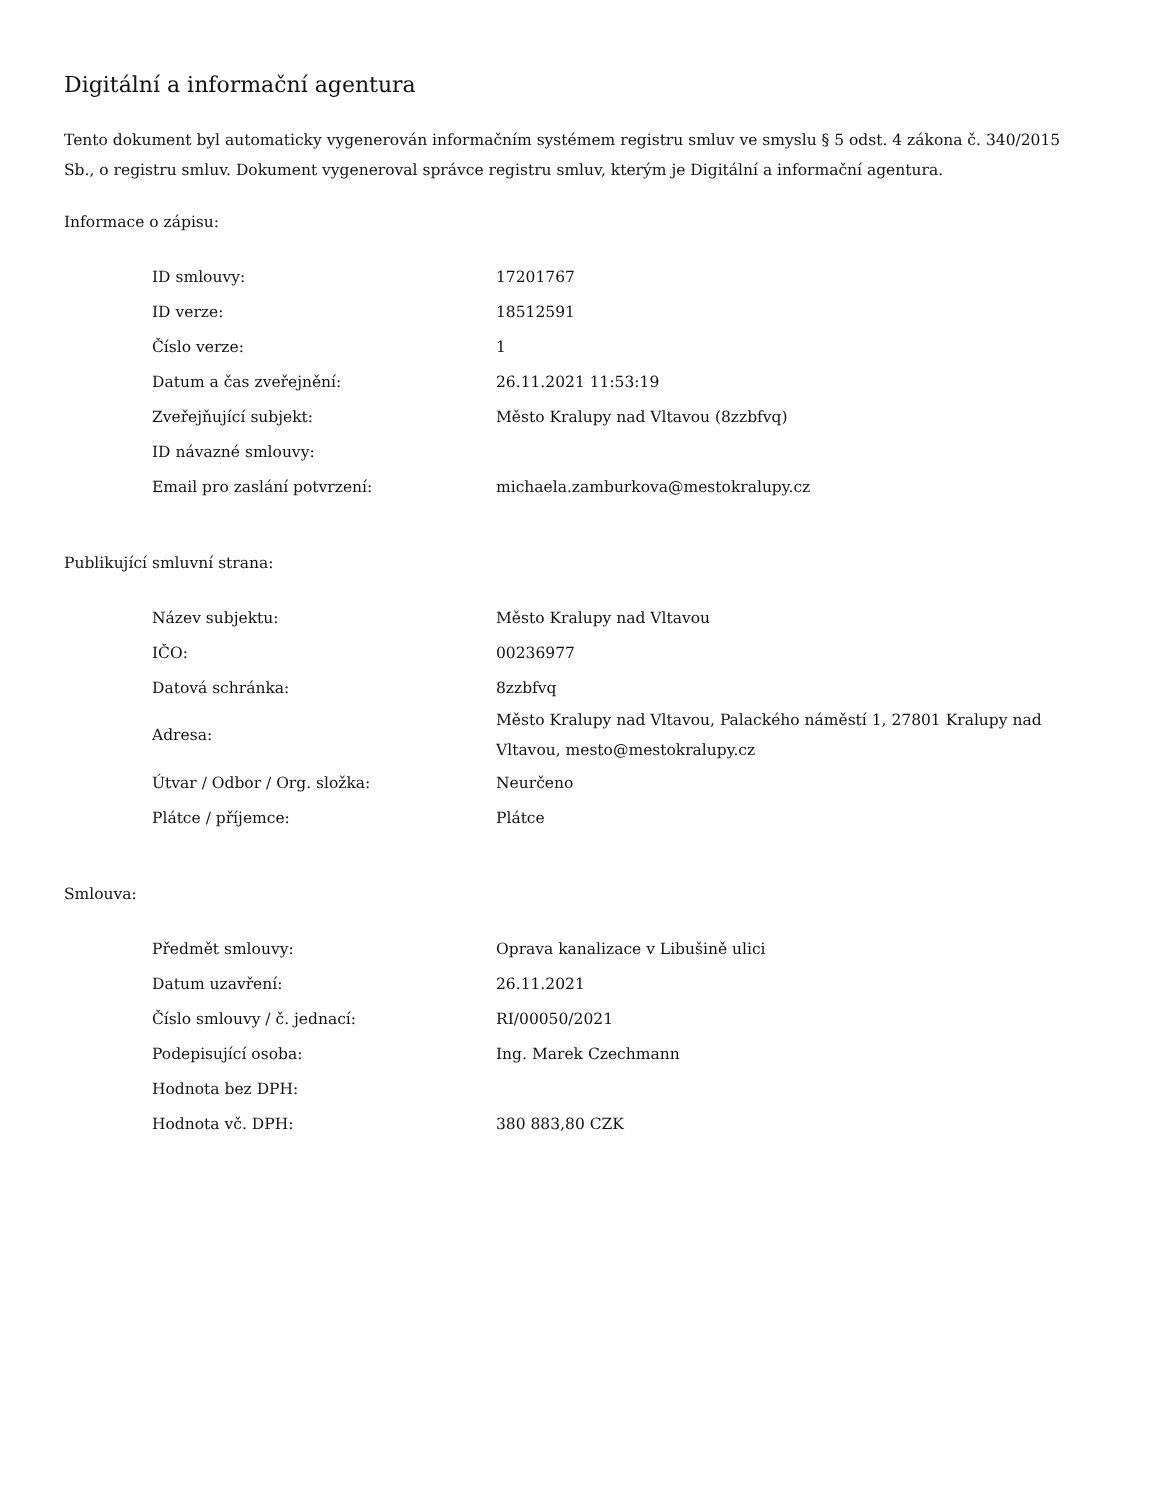Digitální a informační agentura
Tento dokument byl automaticky vygenerován informačním systémem registru smluv ve smyslu § 5 odst. 4 zákona č. 340/2015 Sb., o registru smluv. Dokument vygeneroval správce registru smluv, kterým je Digitální a informační agentura.
Informace o zápisu:
| ID smlouvy: | 17201767 |
| ID verze: | 18512591 |
| Číslo verze: | 1 |
| Datum a čas zveřejnění: | 26.11.2021 11:53:19 |
| Zveřejňující subjekt: | Město Kralupy nad Vltavou (8zzbfvq) |
| ID návazné smlouvy: | |
| Email pro zaslání potvrzení: | michaela.zamburkova@mestokralupy.cz |
Publikující smluvní strana:
| Název subjektu: | Město Kralupy nad Vltavou |
| IČO: | 00236977 |
| Datová schránka: | 8zzbfvq |
| Adresa: | Město Kralupy nad Vltavou, Palackého náměstí 1, 27801 Kralupy nad Vltavou, mesto@mestokralupy.cz |
| Útvar / Odbor / Org. složka: | Neurčeno |
| Plátce / příjemce: | Plátce |
Smlouva:
| Předmět smlouvy: | Oprava kanalizace v Libušině ulici |
| Datum uzavření: | 26.11.2021 |
| Číslo smlouvy / č. jednací: | RI/00050/2021 |
| Podepisující osoba: | Ing. Marek Czechmann |
| Hodnota bez DPH: | |
| Hodnota vč. DPH: | 380 883,80 CZK |